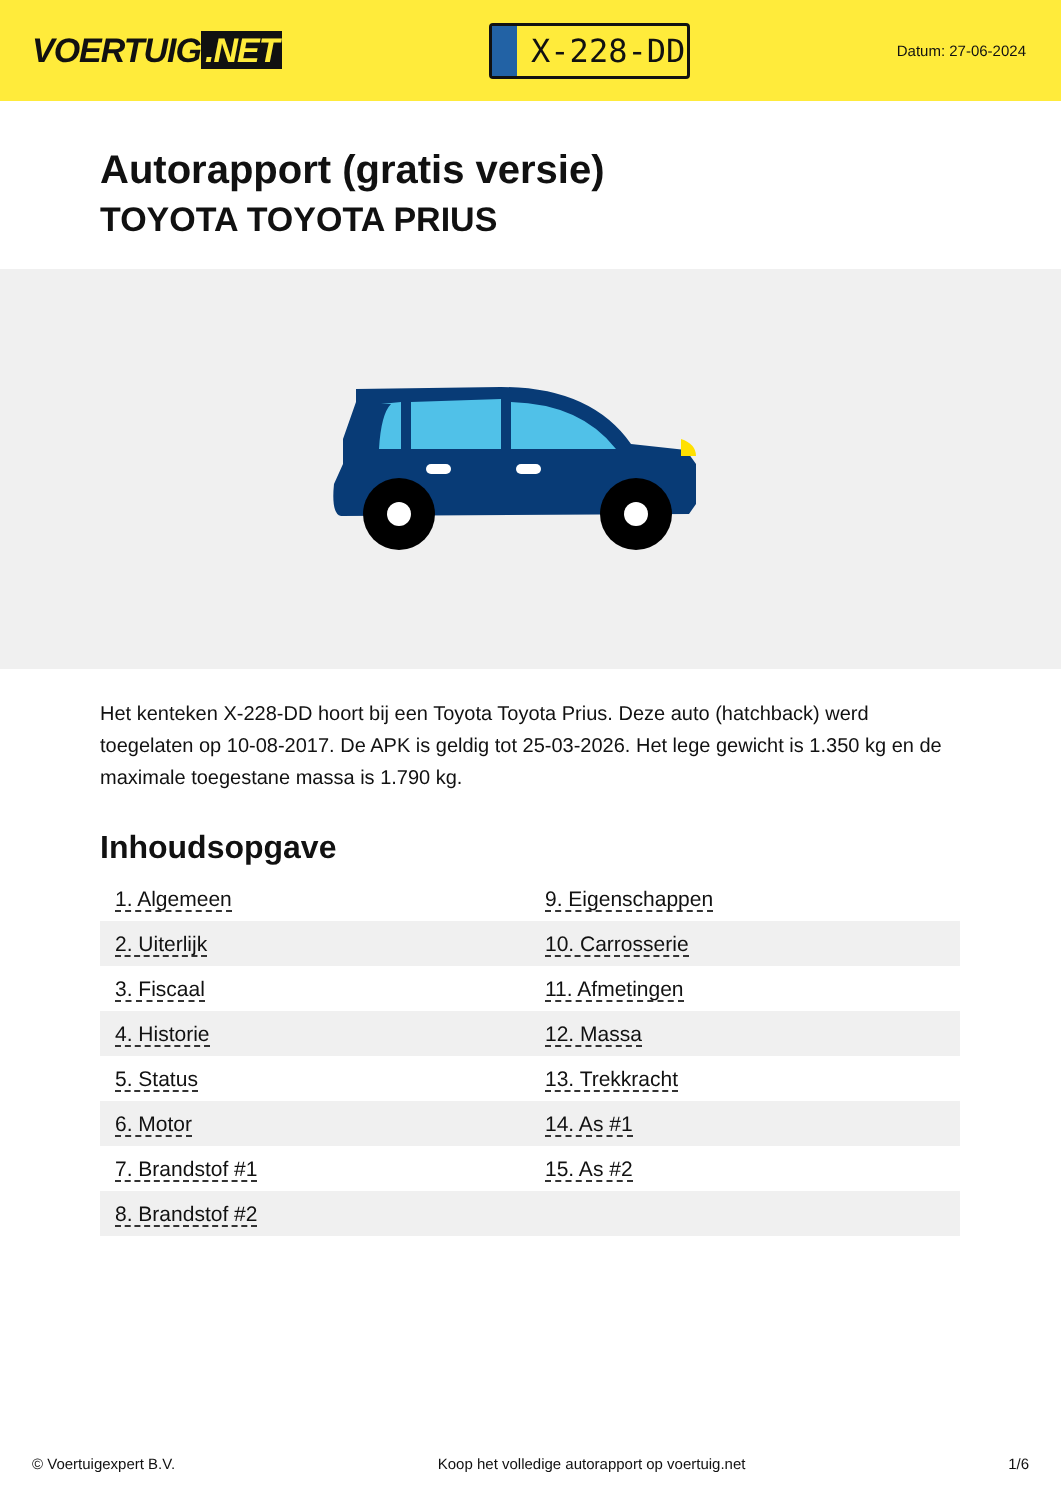VOERTUIG.NET
X-228-DD
Datum: 27-06-2024
Autorapport (gratis versie)
TOYOTA TOYOTA PRIUS
Het kenteken X-228-DD hoort bij een Toyota Toyota Prius. Deze auto (hatchback) werd toegelaten op 10-08-2017. De APK is geldig tot 25-03-2026. Het lege gewicht is 1.350 kg en de maximale toegestane massa is 1.790 kg.
Inhoudsopgave
| 1. Algemeen | 9. Eigenschappen |
| 2. Uiterlijk | 10. Carrosserie |
| 3. Fiscaal | 11. Afmetingen |
| 4. Historie | 12. Massa |
| 5. Status | 13. Trekkracht |
| 6. Motor | 14. As #1 |
| 7. Brandstof #1 | 15. As #2 |
| 8. Brandstof #2 | |
© Voertuigexpert B.V. Koop het volledige autorapport op voertuig.net 1/6